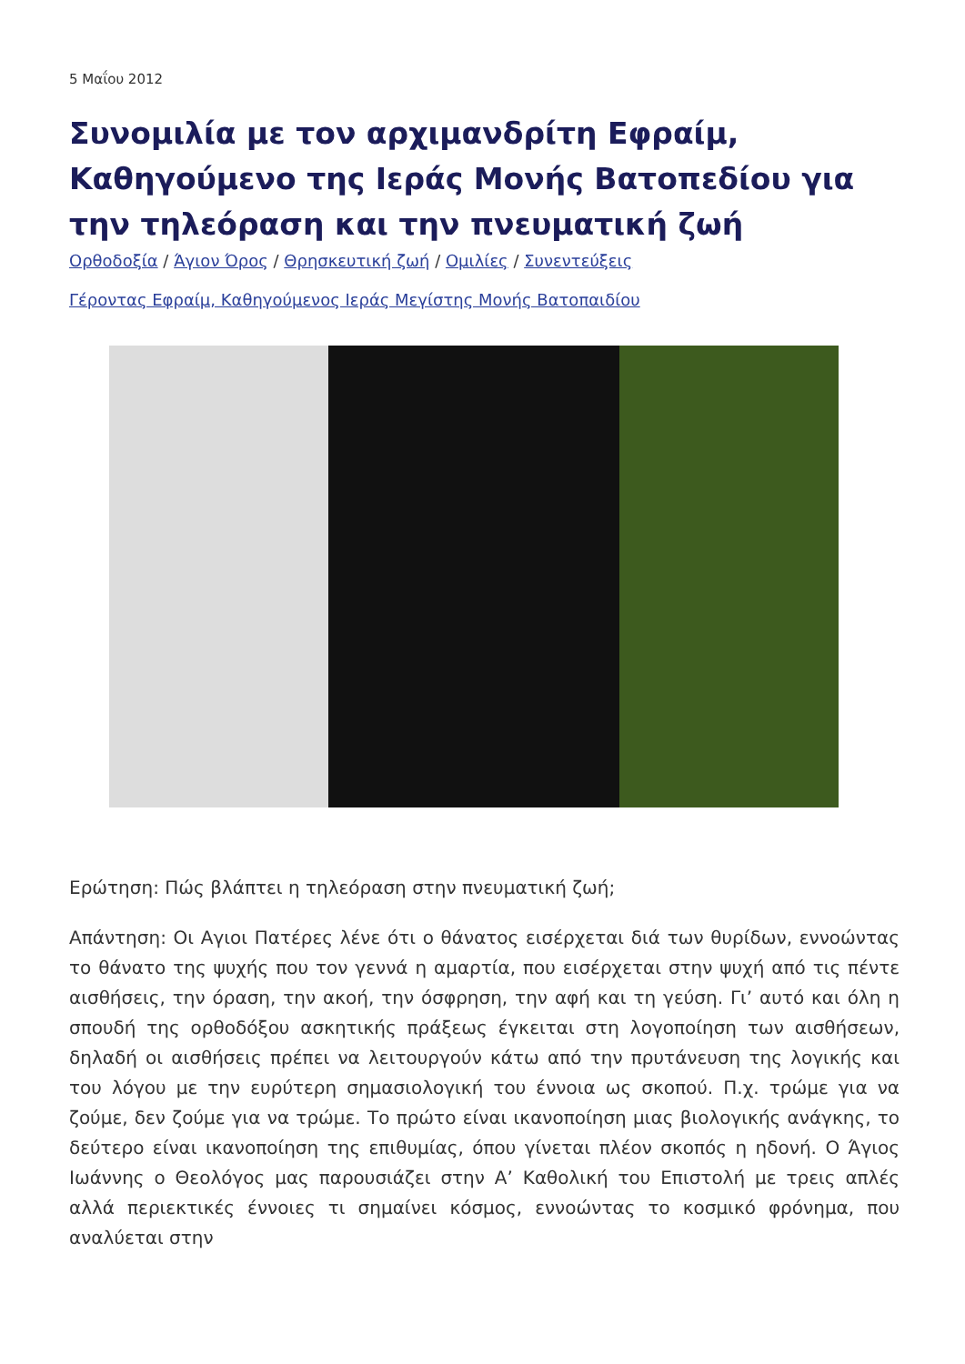5 Μαΐου 2012
Συνομιλία με τον αρχιμανδρίτη Εφραίμ, Καθηγούμενο της Ιεράς Μονής Βατοπεδίου για την τηλεόραση και την πνευματική ζωή
Ορθοδοξία / Άγιον Όρος / Θρησκευτική ζωή / Ομιλίες / Συνεντεύξεις
Γέροντας Εφραίμ, Καθηγούμενος Ιεράς Μεγίστης Μονής Βατοπαιδίου
Ερώτηση: Πώς βλάπτει η τηλεόραση στην πνευματική ζωή;
Απάντηση: Οι Αγιοι Πατέρες λένε ότι ο θάνατος εισέρχεται διά των θυρίδων, εννοώντας το θάνατο της ψυχής που τον γεννά η αμαρτία, που εισέρχεται στην ψυχή από τις πέντε αισθήσεις, την όραση, την ακοή, την όσφρηση, την αφή και τη γεύση. Γι’ αυτό και όλη η σπουδή της ορθοδόξου ασκητικής πράξεως έγκειται στη λογοποίηση των αισθήσεων, δηλαδή οι αισθήσεις πρέπει να λειτουργούν κάτω από την πρυτάνευση της λογικής και του λόγου με την ευρύτερη σημασιολογική του έννοια ως σκοπού. Π.χ. τρώμε για να ζούμε, δεν ζούμε για να τρώμε. Το πρώτο είναι ικανοποίηση μιας βιολογικής ανάγκης, το δεύτερο είναι ικανοποίηση της επιθυμίας, όπου γίνεται πλέον σκοπός η ηδονή. Ο Άγιος Ιωάννης ο Θεολόγος μας παρουσιάζει στην Α’ Καθολική του Επιστολή με τρεις απλές αλλά περιεκτικές έννοιες τι σημαίνει κόσμος, εννοώντας το κοσμικό φρόνημα, που αναλύεται στην